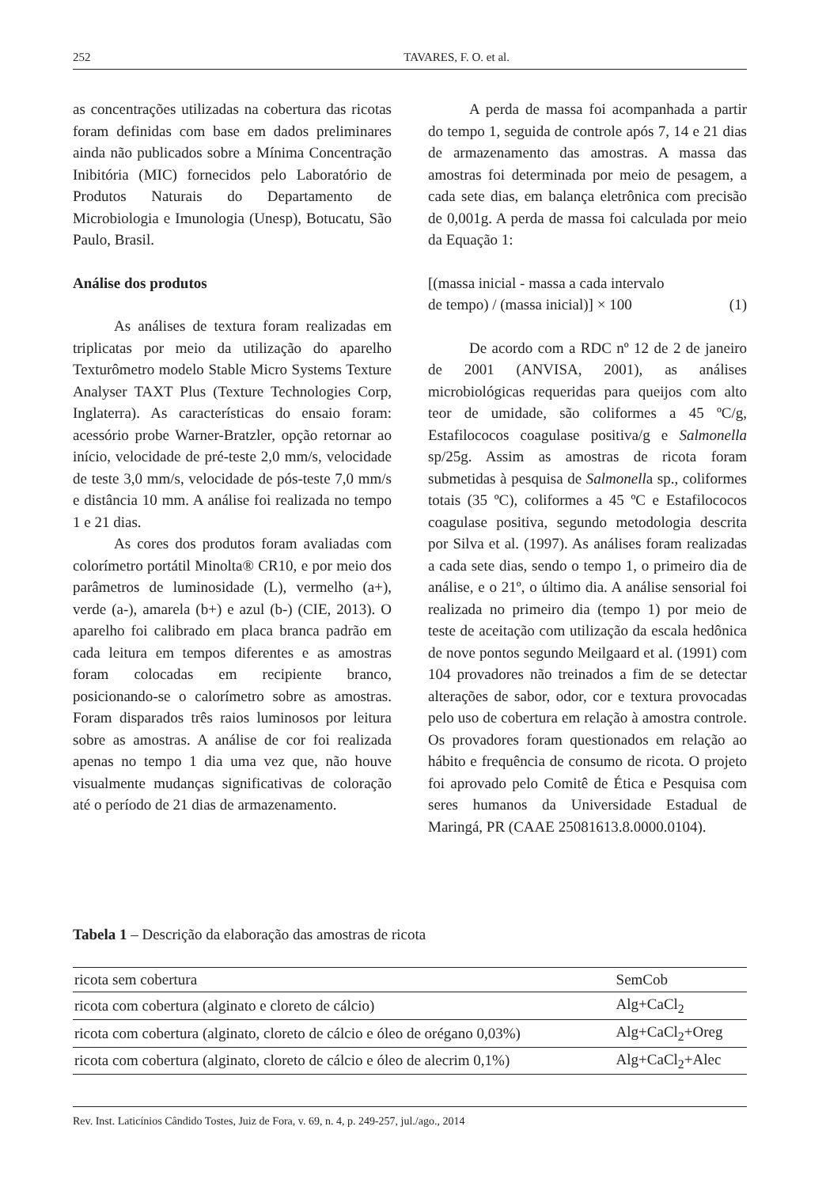252 TAVARES, F. O. et al.
as concentrações utilizadas na cobertura das ricotas foram definidas com base em dados preliminares ainda não publicados sobre a Mínima Concentração Inibitória (MIC) fornecidos pelo Laboratório de Produtos Naturais do Departamento de Microbiologia e Imunologia (Unesp), Botucatu, São Paulo, Brasil.
Análise dos produtos
As análises de textura foram realizadas em triplicatas por meio da utilização do aparelho Texturômetro modelo Stable Micro Systems Texture Analyser TAXT Plus (Texture Technologies Corp, Inglaterra). As características do ensaio foram: acessório probe Warner-Bratzler, opção retornar ao início, velocidade de pré-teste 2,0 mm/s, velocidade de teste 3,0 mm/s, velocidade de pós-teste 7,0 mm/s e distância 10 mm. A análise foi realizada no tempo 1 e 21 dias.
As cores dos produtos foram avaliadas com colorímetro portátil Minolta® CR10, e por meio dos parâmetros de luminosidade (L), vermelho (a+), verde (a-), amarela (b+) e azul (b-) (CIE, 2013). O aparelho foi calibrado em placa branca padrão em cada leitura em tempos diferentes e as amostras foram colocadas em recipiente branco, posicionando-se o calorímetro sobre as amostras. Foram disparados três raios luminosos por leitura sobre as amostras. A análise de cor foi realizada apenas no tempo 1 dia uma vez que, não houve visualmente mudanças significativas de coloração até o período de 21 dias de armazenamento.
A perda de massa foi acompanhada a partir do tempo 1, seguida de controle após 7, 14 e 21 dias de armazenamento das amostras. A massa das amostras foi determinada por meio de pesagem, a cada sete dias, em balança eletrônica com precisão de 0,001g. A perda de massa foi calculada por meio da Equação 1:
[(massa inicial - massa a cada intervalo
de tempo) / (massa inicial)] × 100 (1)
De acordo com a RDC nº 12 de 2 de janeiro de 2001 (ANVISA, 2001), as análises microbiológicas requeridas para queijos com alto teor de umidade, são coliformes a 45 ºC/g, Estafilococos coagulase positiva/g e Salmonella sp/25g. Assim as amostras de ricota foram submetidas à pesquisa de Salmonella sp., coliformes totais (35 ºC), coliformes a 45 ºC e Estafilococos coagulase positiva, segundo metodologia descrita por Silva et al. (1997). As análises foram realizadas a cada sete dias, sendo o tempo 1, o primeiro dia de análise, e o 21º, o último dia. A análise sensorial foi realizada no primeiro dia (tempo 1) por meio de teste de aceitação com utilização da escala hedônica de nove pontos segundo Meilgaard et al. (1991) com 104 provadores não treinados a fim de se detectar alterações de sabor, odor, cor e textura provocadas pelo uso de cobertura em relação à amostra controle. Os provadores foram questionados em relação ao hábito e frequência de consumo de ricota. O projeto foi aprovado pelo Comitê de Ética e Pesquisa com seres humanos da Universidade Estadual de Maringá, PR (CAAE 25081613.8.0000.0104).
Tabela 1 – Descrição da elaboração das amostras de ricota
| ricota sem cobertura | SemCob |
| ricota com cobertura (alginato e cloreto de cálcio) | Alg+CaCl<sub>2</sub> |
| ricota com cobertura (alginato, cloreto de cálcio e óleo de orégano 0,03%) | Alg+CaCl<sub>2</sub>+Oreg |
| ricota com cobertura (alginato, cloreto de cálcio e óleo de alecrim 0,1%) | Alg+CaCl<sub>2</sub>+Alec |
Rev. Inst. Laticínios Cândido Tostes, Juiz de Fora, v. 69, n. 4, p. 249-257, jul./ago., 2014